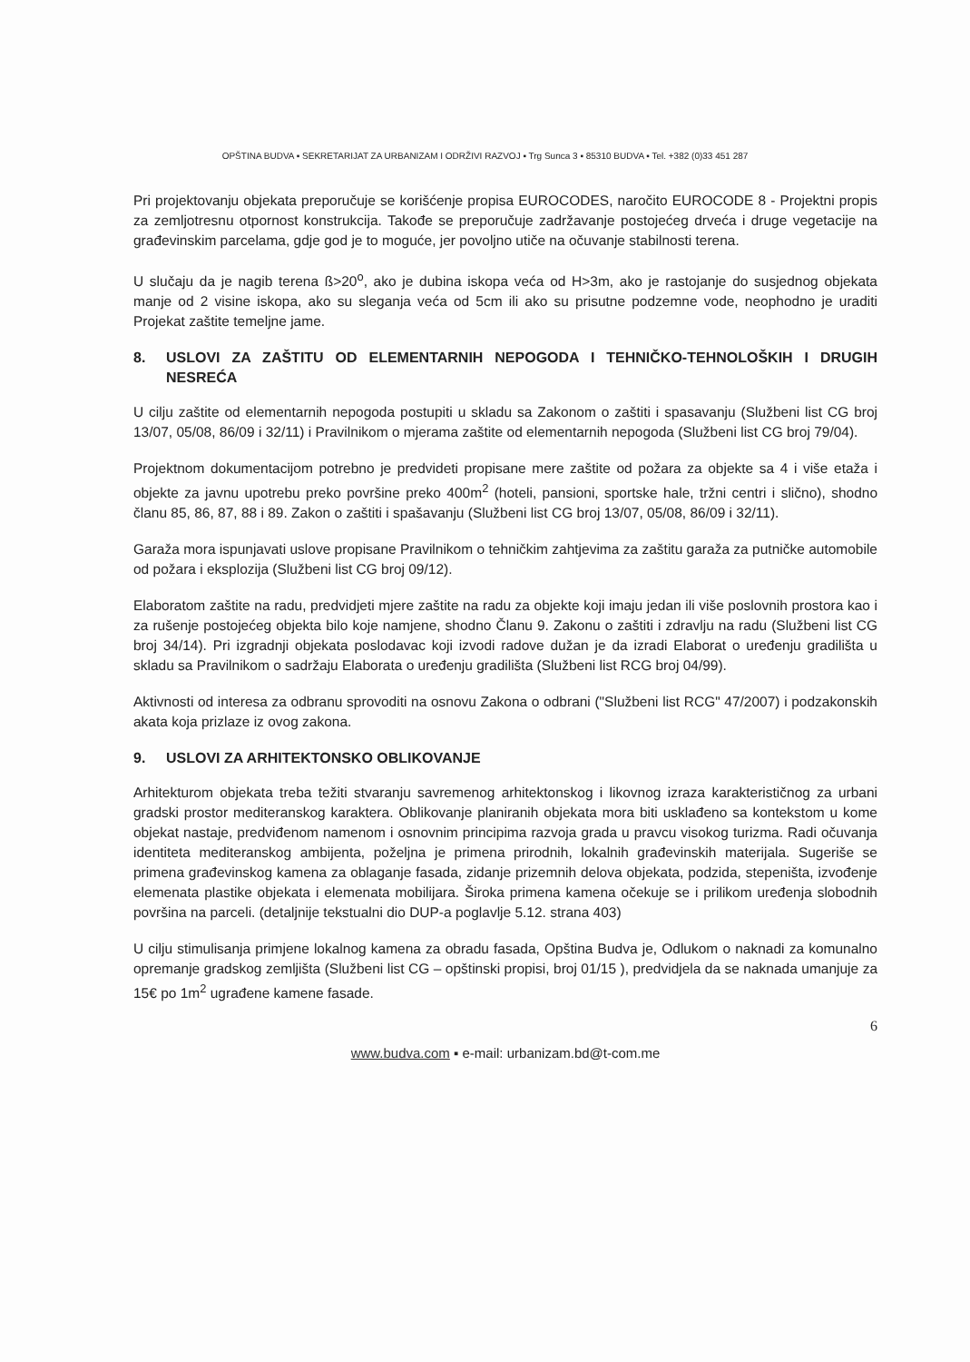OPŠTINA BUDVA ▪ SEKRETARIJAT ZA URBANIZAM I ODRŽIVI RAZVOJ ▪ Trg Sunca 3 ▪ 85310 BUDVA ▪ Tel. +382 (0)33 451 287
Pri projektovanju objekata preporučuje se korišćenje propisa EUROCODES, naročito EUROCODE 8 - Projektni propis za zemljotresnu otpornost konstrukcija. Takođe se preporučuje zadržavanje postojećeg drveća i druge vegetacije na građevinskim parcelama, gdje god je to moguće, jer povoljno utiče na očuvanje stabilnosti terena.
U slučaju da je nagib terena ß>20<sup>o</sup>, ako je dubina iskopa veća od H>3m, ako je rastojanje do susjednog objekata manje od 2 visine iskopa, ako su sleganja veća od 5cm ili ako su prisutne podzemne vode, neophodno je uraditi Projekat zaštite temeljne jame.
8. USLOVI ZA ZAŠTITU OD ELEMENTARNIH NEPOGODA I TEHNIČKO-TEHNOLOŠKIH I DRUGIH NESREĆA
U cilju zaštite od elementarnih nepogoda postupiti u skladu sa Zakonom o zaštiti i spasavanju (Službeni list CG broj 13/07, 05/08, 86/09 i 32/11) i Pravilnikom o mjerama zaštite od elementarnih nepogoda (Službeni list CG broj 79/04).
Projektnom dokumentacijom potrebno je predvideti propisane mere zaštite od požara za objekte sa 4 i više etaža i objekte za javnu upotrebu preko površine preko 400m<sup>2</sup> (hoteli, pansioni, sportske hale, tržni centri i slično), shodno članu 85, 86, 87, 88 i 89. Zakon o zaštiti i spašavanju (Službeni list CG broj 13/07, 05/08, 86/09 i 32/11).
Garaža mora ispunjavati uslove propisane Pravilnikom o tehničkim zahtjevima za zaštitu garaža za putničke automobile od požara i eksplozija (Službeni list CG broj 09/12).
Elaboratom zaštite na radu, predvidjeti mjere zaštite na radu za objekte koji imaju jedan ili više poslovnih prostora kao i za rušenje postojećeg objekta bilo koje namjene, shodno Članu 9. Zakonu o zaštiti i zdravlju na radu (Službeni list CG broj 34/14). Pri izgradnji objekata poslodavac koji izvodi radove dužan je da izradi Elaborat o uređenju gradilišta u skladu sa Pravilnikom o sadržaju Elaborata o uređenju gradilišta (Službeni list RCG broj 04/99).
Aktivnosti od interesa za odbranu sprovoditi na osnovu Zakona o odbrani ("Službeni list RCG" 47/2007) i podzakonskih akata koja prizlaze iz ovog zakona.
9. USLOVI ZA ARHITEKTONSKO OBLIKOVANJE
Arhitekturom objekata treba težiti stvaranju savremenog arhitektonskog i likovnog izraza karakterističnog za urbani gradski prostor mediteranskog karaktera. Oblikovanje planiranih objekata mora biti usklađeno sa kontekstom u kome objekat nastaje, predviđenom namenom i osnovnim principima razvoja grada u pravcu visokog turizma. Radi očuvanja identiteta mediteranskog ambijenta, poželjna je primena prirodnih, lokalnih građevinskih materijala. Sugeriše se primena građevinskog kamena za oblaganje fasada, zidanje prizemnih delova objekata, podzida, stepeništa, izvođenje elemenata plastike objekata i elemenata mobilijara. Široka primena kamena očekuje se i prilikom uređenja slobodnih površina na parceli. (detaljnije tekstualni dio DUP-a poglavlje 5.12. strana 403)
U cilju stimulisanja primjene lokalnog kamena za obradu fasada, Opština Budva je, Odlukom o naknadi za komunalno opremanje gradskog zemljišta (Službeni list CG – opštinski propisi, broj 01/15 ), predvidjela da se naknada umanjuje za 15€ po 1m<sup>2</sup> ugrađene kamene fasade.
6
www.budva.com ▪ e-mail: urbanizam.bd@t-com.me